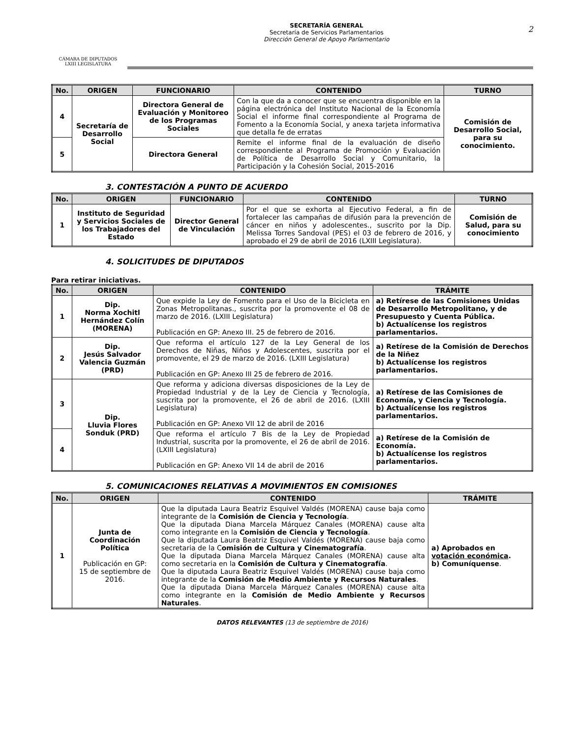CÁMARA DE DIPUTADOS
LXIII LEGISLATURA
SECRETARÍA GENERAL
Secretaría de Servicios Parlamentarios
Dirección General de Apoyo Parlamentario
2
| No. | ORIGEN | FUNCIONARIO | CONTENIDO | TURNO |
| --- | --- | --- | --- | --- |
| 4 | Secretaría de Desarrollo Social | Directora General de Evaluación y Monitoreo de los Programas Sociales | Con la que da a conocer que se encuentra disponible en la página electrónica del Instituto Nacional de la Economía Social el informe final correspondiente al Programa de Fomento a la Economía Social, y anexa tarjeta informativa que detalla fe de erratas | Comisión de Desarrollo Social, para su conocimiento. |
| 5 | | Directora General | Remite el informe final de la evaluación de diseño correspondiente al Programa de Promoción y Evaluación de Política de Desarrollo Social y Comunitario, la Participación y la Cohesión Social, 2015-2016 | |
3. CONTESTACIÓN A PUNTO DE ACUERDO
| No. | ORIGEN | FUNCIONARIO | CONTENIDO | TURNO |
| --- | --- | --- | --- | --- |
| 1 | Instituto de Seguridad y Servicios Sociales de los Trabajadores del Estado | Director General de Vinculación | Por el que se exhorta al Ejecutivo Federal, a fin de fortalecer las campañas de difusión para la prevención de cáncer en niños y adolescentes., suscrito por la Dip. Melissa Torres Sandoval (PES) el 03 de febrero de 2016, y aprobado el 29 de abril de 2016 (LXIII Legislatura). | Comisión de Salud, para su conocimiento |
4. SOLICITUDES DE DIPUTADOS
Para retirar iniciativas.
| No. | ORIGEN | CONTENIDO | TRÁMITE |
| --- | --- | --- | --- |
| 1 | Dip. Norma Xochitl Hernández Colín (MORENA) | Que expide la Ley de Fomento para el Uso de la Bicicleta en Zonas Metropolitanas., suscrita por la promovente el 08 de marzo de 2016. (LXIII Legislatura) Publicación en GP: Anexo III. 25 de febrero de 2016. | a) Retírese de las Comisiones Unidas de Desarrollo Metropolitano, y de Presupuesto y Cuenta Pública. b) Actualícense los registros parlamentarios. |
| 2 | Dip. Jesús Salvador Valencia Guzmán (PRD) | Que reforma el artículo 127 de la Ley General de los Derechos de Niñas, Niños y Adolescentes, suscrita por el promovente, el 29 de marzo de 2016. (LXIII Legislatura) Publicación en GP: Anexo III 25 de febrero de 2016. | a) Retírese de la Comisión de Derechos de la Niñez b) Actualícense los registros parlamentarios. |
| 3 | Dip. Lluvia Flores Sonduk (PRD) | Que reforma y adiciona diversas disposiciones de la Ley de Propiedad Industrial y de la Ley de Ciencia y Tecnología, suscrita por la promovente, el 26 de abril de 2016. (LXIII Legislatura) Publicación en GP: Anexo VII 12 de abril de 2016 | a) Retírese de las Comisiones de Economía, y Ciencia y Tecnología. b) Actualícense los registros parlamentarios. |
| 4 | | Que reforma el artículo 7 Bis de la Ley de Propiedad Industrial, suscrita por la promovente, el 26 de abril de 2016. (LXIII Legislatura) Publicación en GP: Anexo VII 14 de abril de 2016 | a) Retírese de la Comisión de Economía. b) Actualícense los registros parlamentarios. |
5. COMUNICACIONES RELATIVAS A MOVIMIENTOS EN COMISIONES
| No. | ORIGEN | CONTENIDO | TRÁMITE |
| --- | --- | --- | --- |
| 1 | Junta de Coordinación Política Publicación en GP: 15 de septiembre de 2016. | Que la diputada Laura Beatriz Esquivel Valdés (MORENA) cause baja como integrante de la Comisión de Ciencia y Tecnología . Que la diputada Diana Marcela Márquez Canales (MORENA) cause alta como integrante en la Comisión de Ciencia y Tecnología . Que la diputada Laura Beatriz Esquivel Valdés (MORENA) cause baja como secretaria de la C omisión de Cultura y Cinematografía . Que la diputada Diana Marcela Márquez Canales (MORENA) cause alta como secretaria en la Comisión de Cultura y Cinematografía . Que la diputada Laura Beatriz Esquivel Valdés (MORENA) cause baja como integrante de la Comisión de Medio Ambiente y Recursos Naturales . Que la diputada Diana Marcela Márquez Canales (MORENA) cause alta como integrante en la Comisión de Medio Ambiente y Recursos Naturales . | a) Aprobados en votación económica . b) Comuníquense . |
DATOS RELEVANTES (13 de septiembre de 2016)